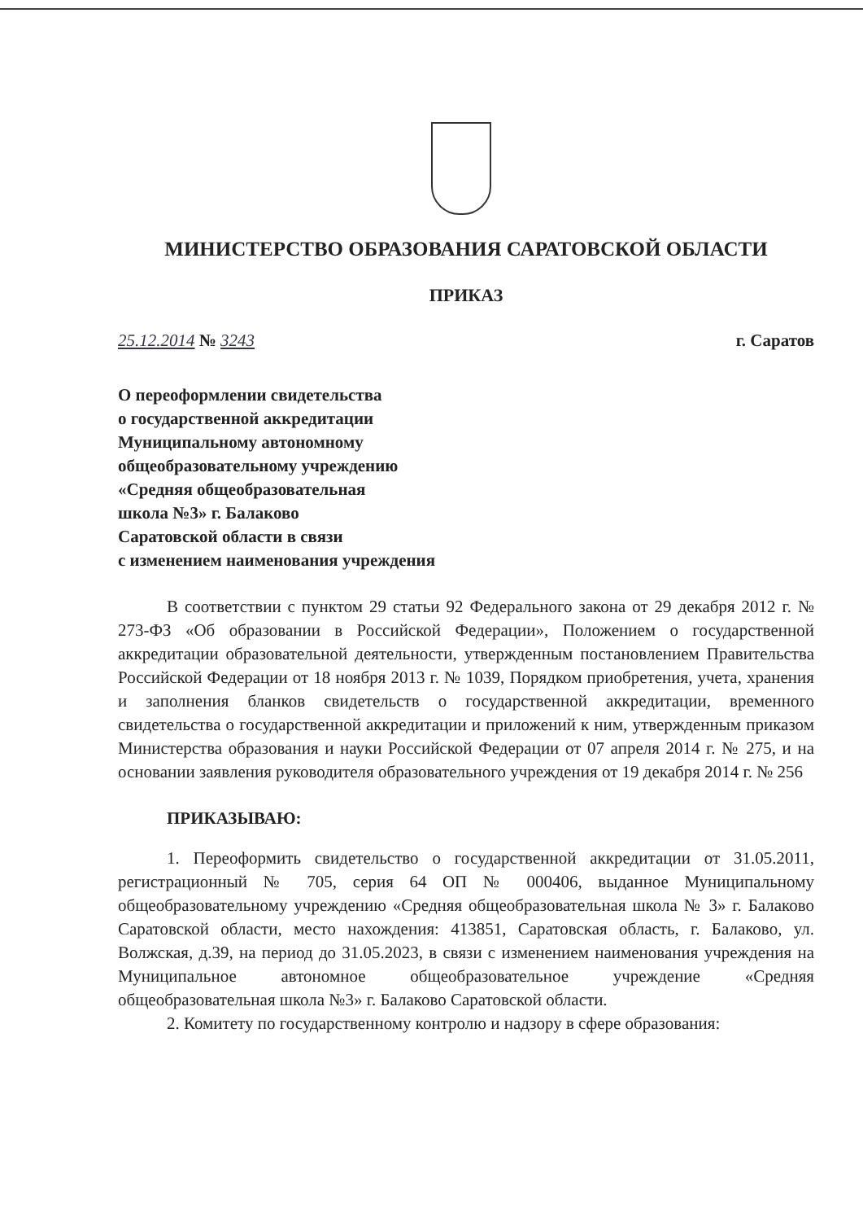МИНИСТЕРСТВО ОБРАЗОВАНИЯ САРАТОВСКОЙ ОБЛАСТИ
ПРИКАЗ
25.12.2014 № 3243 г. Саратов
О переоформлении свидетельства
о государственной аккредитации
Муниципальному автономному
общеобразовательному учреждению
«Средняя общеобразовательная
школа №3» г. Балаково
Саратовской области в связи
с изменением наименования учреждения
В соответствии с пунктом 29 статьи 92 Федерального закона от 29 декабря 2012 г. № 273-ФЗ «Об образовании в Российской Федерации», Положением о государственной аккредитации образовательной деятельности, утвержденным постановлением Правительства Российской Федерации от 18 ноября 2013 г. № 1039, Порядком приобретения, учета, хранения и заполнения бланков свидетельств о государственной аккредитации, временного свидетельства о государственной аккредитации и приложений к ним, утвержденным приказом Министерства образования и науки Российской Федерации от 07 апреля 2014 г. № 275, и на основании заявления руководителя образовательного учреждения от 19 декабря 2014 г. № 256
ПРИКАЗЫВАЮ:
1. Переоформить свидетельство о государственной аккредитации от 31.05.2011, регистрационный № 705, серия 64 ОП № 000406, выданное Муниципальному общеобразовательному учреждению «Средняя общеобразовательная школа № 3» г. Балаково Саратовской области, место нахождения: 413851, Саратовская область, г. Балаково, ул. Волжская, д.39, на период до 31.05.2023, в связи с изменением наименования учреждения на Муниципальное автономное общеобразовательное учреждение «Средняя общеобразовательная школа №3» г. Балаково Саратовской области.
2. Комитету по государственному контролю и надзору в сфере образования: